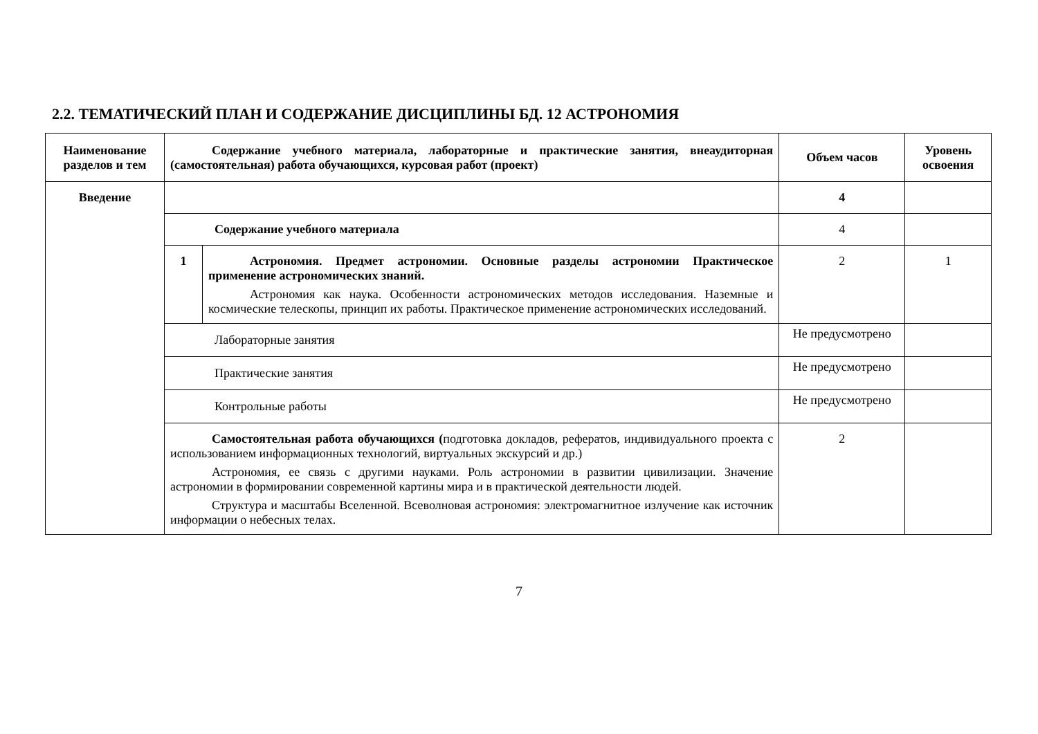2.2. ТЕМАТИЧЕСКИЙ ПЛАН И СОДЕРЖАНИЕ ДИСЦИПЛИНЫ БД. 12 АСТРОНОМИЯ
| Наименование разделов и тем | Содержание учебного материала, лабораторные и практические занятия, внеаудиторная (самостоятельная) работа обучающихся, курсовая работ (проект) | | Объем часов | Уровень освоения |
| --- | --- | --- | --- | --- |
| Введение | | | 4 | |
| | Содержание учебного материала | | 4 | |
| | 1 | Астрономия. Предмет астрономии. Основные разделы астрономии Практическое применение астрономических знаний. Астрономия как наука. Особенности астрономических методов исследования. Наземные и космические телескопы, принцип их работы. Практическое применение астрономических исследований. | 2 | 1 |
| | Лабораторные занятия | | Не предусмотрено | |
| | Практические занятия | | Не предусмотрено | |
| | Контрольные работы | | Не предусмотрено | |
| | Самостоятельная работа обучающихся ( подготовка докладов, рефератов, индивидуального проекта с использованием информационных технологий, виртуальных экскурсий и др.) Астрономия, ее связь с другими науками. Роль астрономии в развитии цивилизации. Значение астрономии в формировании современной картины мира и в практической деятельности людей. Структура и масштабы Вселенной. Всеволновая астрономия: электромагнитное излучение как источник информации о небесных телах. | | 2 | |
7